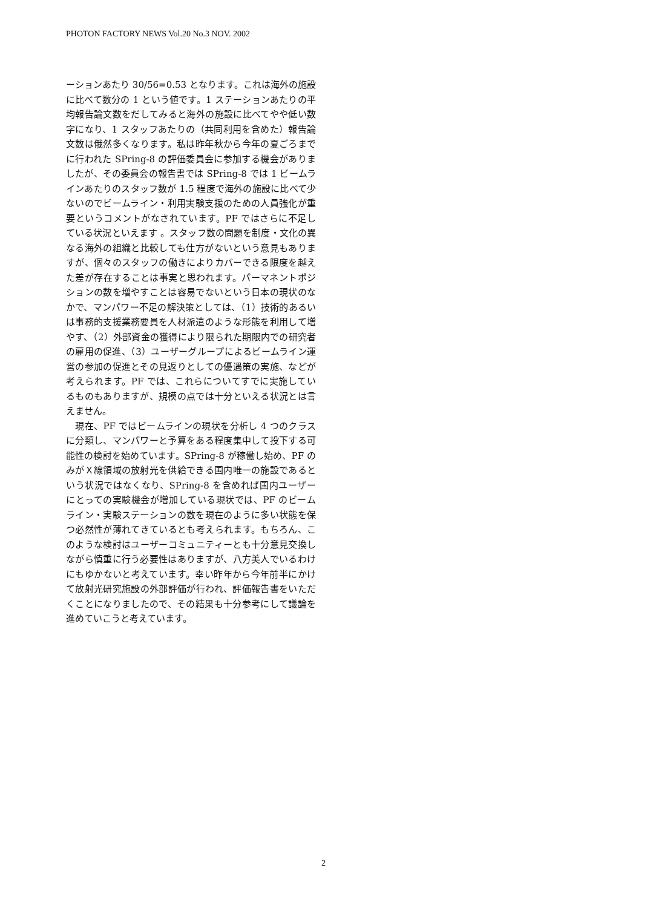PHOTON FACTORY NEWS Vol.20 No.3 NOV. 2002
ーションあたり 30/56=0.53 となります。これは海外の施設に比べて数分の 1 という値です。1 ステーションあたりの平均報告論文数をだしてみると海外の施設に比べてやや低い数字になり、1 スタッフあたりの（共同利用を含めた）報告論文数は俄然多くなります。私は昨年秋から今年の夏ごろまでに行われた SPring-8 の評価委員会に参加する機会がありましたが、その委員会の報告書では SPring-8 では 1 ビームラインあたりのスタッフ数が 1.5 程度で海外の施設に比べて少ないのでビームライン・利用実験支援のための人員強化が重要というコメントがなされています。PF ではさらに不足している状況といえます 。スタッフ数の問題を制度・文化の異なる海外の組織と比較しても仕方がないという意見もありますが、個々のスタッフの働きによりカバーできる限度を越えた差が存在することは事実と思われます。パーマネントポジションの数を増やすことは容易でないという日本の現状のなかで、マンパワー不足の解決策としては、（1）技術的あるいは事務的支援業務要員を人材派遣のような形態を利用して増やす、（2）外部資金の獲得により限られた期限内での研究者の雇用の促進、（3）ユーザーグループによるビームライン運営の参加の促進とその見返りとしての優遇策の実施、などが考えられます。PF では、これらについてすでに実施しているものもありますが、規模の点では十分といえる状況とは言えません。
　現在、PF ではビームラインの現状を分析し 4 つのクラスに分類し、マンパワーと予算をある程度集中して投下する可能性の検討を始めています。SPring-8 が稼働し始め、PF のみがＸ線領域の放射光を供給できる国内唯一の施設であるという状況ではなくなり、SPring-8 を含めれば国内ユーザーにとっての実験機会が増加している現状では、PF のビームライン・実験ステーションの数を現在のように多い状態を保つ必然性が薄れてきているとも考えられます。もちろん、このような検討はユーザーコミュニティーとも十分意見交換しながら慎重に行う必要性はありますが、八方美人でいるわけにもゆかないと考えています。幸い昨年から今年前半にかけて放射光研究施設の外部評価が行われ、評価報告書をいただくことになりましたので、その結果も十分参考にして議論を進めていこうと考えています。
2